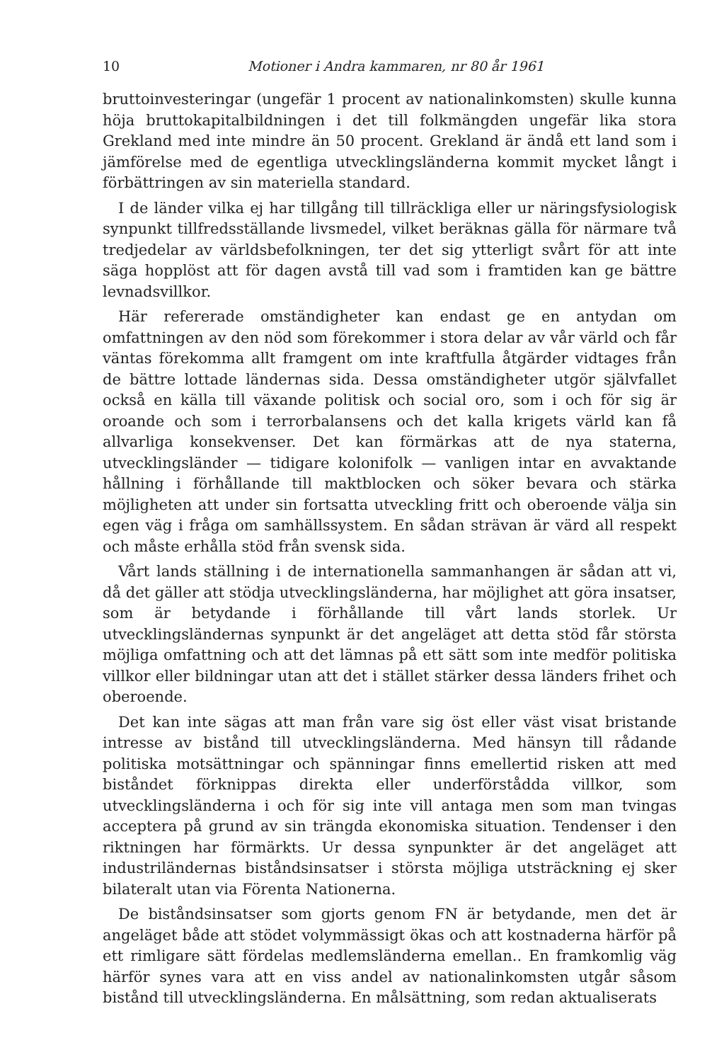10 Motioner i Andra kammaren, nr 80 år 1961
bruttoinvesteringar (ungefär 1 procent av nationalinkomsten) skulle kunna höja bruttokapitalbildningen i det till folkmängden ungefär lika stora Grekland med inte mindre än 50 procent. Grekland är ändå ett land som i jämförelse med de egentliga utvecklingsländerna kommit mycket långt i förbättringen av sin materiella standard.
I de länder vilka ej har tillgång till tillräckliga eller ur näringsfysiologisk synpunkt tillfredsställande livsmedel, vilket beräknas gälla för närmare två tredjedelar av världsbefolkningen, ter det sig ytterligt svårt för att inte säga hopplöst att för dagen avstå till vad som i framtiden kan ge bättre levnadsvillkor.
Här refererade omständigheter kan endast ge en antydan om omfattningen av den nöd som förekommer i stora delar av vår värld och får väntas förekomma allt framgent om inte kraftfulla åtgärder vidtages från de bättre lottade ländernas sida. Dessa omständigheter utgör självfallet också en källa till växande politisk och social oro, som i och för sig är oroande och som i terrorbalansens och det kalla krigets värld kan få allvarliga konsekvenser. Det kan förmärkas att de nya staterna, utvecklingsländer — tidigare kolonifolk — vanligen intar en avvaktande hållning i förhållande till maktblocken och söker bevara och stärka möjligheten att under sin fortsatta utveckling fritt och oberoende välja sin egen väg i fråga om samhällssystem. En sådan strävan är värd all respekt och måste erhålla stöd från svensk sida.
Vårt lands ställning i de internationella sammanhangen är sådan att vi, då det gäller att stödja utvecklingsländerna, har möjlighet att göra insatser, som är betydande i förhållande till vårt lands storlek. Ur utvecklingsländernas synpunkt är det angeläget att detta stöd får största möjliga omfattning och att det lämnas på ett sätt som inte medför politiska villkor eller bildningar utan att det i stället stärker dessa länders frihet och oberoende.
Det kan inte sägas att man från vare sig öst eller väst visat bristande intresse av bistånd till utvecklingsländerna. Med hänsyn till rådande politiska motsättningar och spänningar finns emellertid risken att med biståndet förknippas direkta eller underförstådda villkor, som utvecklingsländerna i och för sig inte vill antaga men som man tvingas acceptera på grund av sin trängda ekonomiska situation. Tendenser i den riktningen har förmärkts. Ur dessa synpunkter är det angeläget att industriländernas biståndsinsatser i största möjliga utsträckning ej sker bilateralt utan via Förenta Nationerna.
De biståndsinsatser som gjorts genom FN är betydande, men det är angeläget både att stödet volymmässigt ökas och att kostnaderna härför på ett rimligare sätt fördelas medlemsländerna emellan.. En framkomlig väg härför synes vara att en viss andel av nationalinkomsten utgår såsom bistånd till utvecklingsländerna. En målsättning, som redan aktualiserats